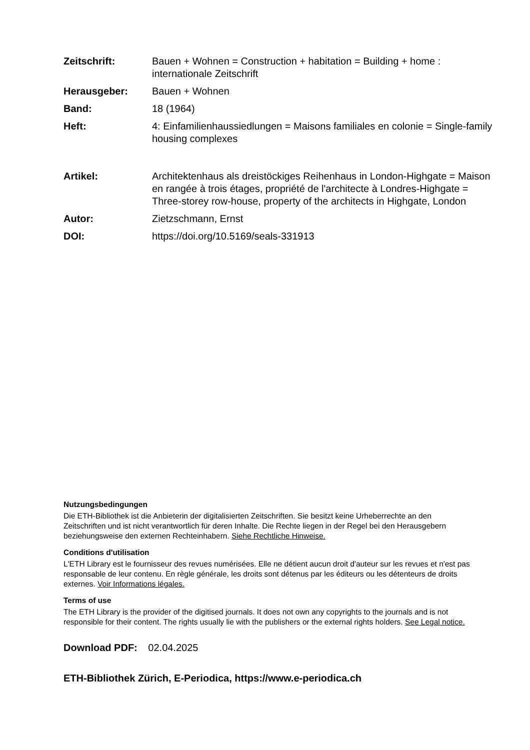Zeitschrift: Bauen + Wohnen = Construction + habitation = Building + home : internationale Zeitschrift
Herausgeber: Bauen + Wohnen
Band: 18 (1964)
Heft: 4: Einfamilienhaussiedlungen = Maisons familiales en colonie = Single-family housing complexes
Artikel: Architektenhaus als dreistöckiges Reihenhaus in London-Highgate = Maison en rangée à trois étages, propriété de l'architecte à Londres-Highgate = Three-storey row-house, property of the architects in Highgate, London
Autor: Zietzschmann, Ernst
DOI: https://doi.org/10.5169/seals-331913
Nutzungsbedingungen
Die ETH-Bibliothek ist die Anbieterin der digitalisierten Zeitschriften. Sie besitzt keine Urheberrechte an den Zeitschriften und ist nicht verantwortlich für deren Inhalte. Die Rechte liegen in der Regel bei den Herausgebern beziehungsweise den externen Rechteinhabern. Siehe Rechtliche Hinweise.
Conditions d'utilisation
L'ETH Library est le fournisseur des revues numérisées. Elle ne détient aucun droit d'auteur sur les revues et n'est pas responsable de leur contenu. En règle générale, les droits sont détenus par les éditeurs ou les détenteurs de droits externes. Voir Informations légales.
Terms of use
The ETH Library is the provider of the digitised journals. It does not own any copyrights to the journals and is not responsible for their content. The rights usually lie with the publishers or the external rights holders. See Legal notice.
Download PDF: 02.04.2025
ETH-Bibliothek Zürich, E-Periodica, https://www.e-periodica.ch